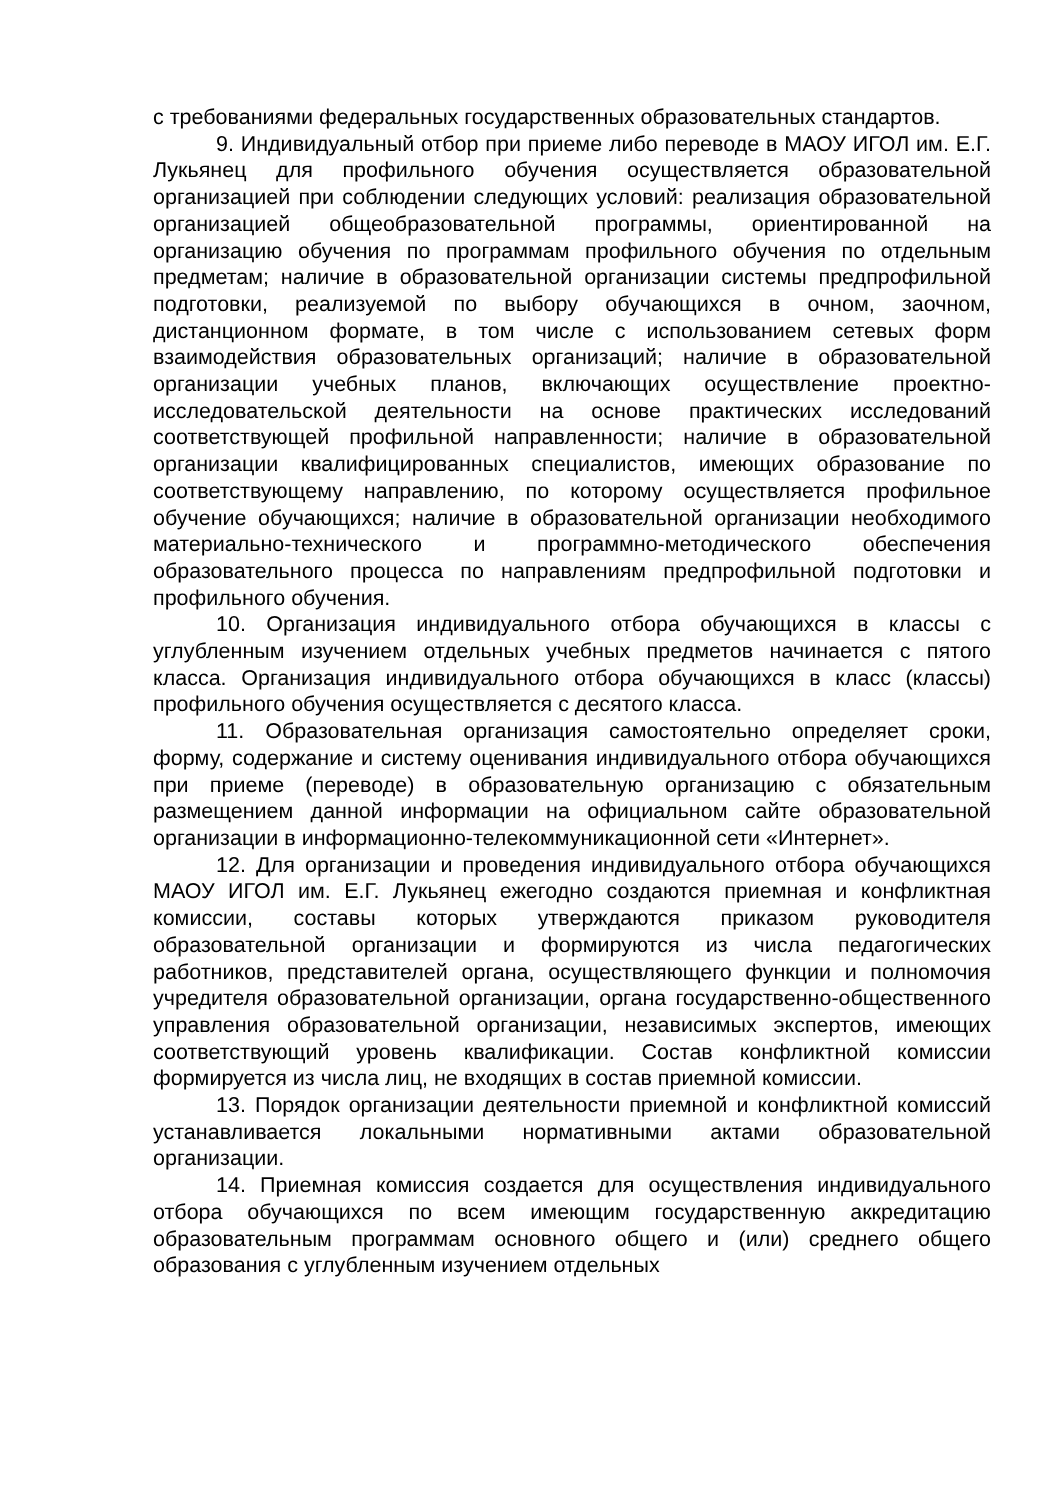с требованиями федеральных государственных образовательных стандартов.
9. Индивидуальный отбор при приеме либо переводе в МАОУ ИГОЛ им. Е.Г. Лукьянец для профильного обучения осуществляется образовательной организацией при соблюдении следующих условий: реализация образовательной организацией общеобразовательной программы, ориентированной на организацию обучения по программам профильного обучения по отдельным предметам; наличие в образовательной организации системы предпрофильной подготовки, реализуемой по выбору обучающихся в очном, заочном, дистанционном формате, в том числе с использованием сетевых форм взаимодействия образовательных организаций; наличие в образовательной организации учебных планов, включающих осуществление проектно-исследовательской деятельности на основе практических исследований соответствующей профильной направленности; наличие в образовательной организации квалифицированных специалистов, имеющих образование по соответствующему направлению, по которому осуществляется профильное обучение обучающихся; наличие в образовательной организации необходимого материально-технического и программно-методического обеспечения образовательного процесса по направлениям предпрофильной подготовки и профильного обучения.
10. Организация индивидуального отбора обучающихся в классы с углубленным изучением отдельных учебных предметов начинается с пятого класса. Организация индивидуального отбора обучающихся в класс (классы) профильного обучения осуществляется с десятого класса.
11. Образовательная организация самостоятельно определяет сроки, форму, содержание и систему оценивания индивидуального отбора обучающихся при приеме (переводе) в образовательную организацию с обязательным размещением данной информации на официальном сайте образовательной организации в информационно-телекоммуникационной сети «Интернет».
12. Для организации и проведения индивидуального отбора обучающихся МАОУ ИГОЛ им. Е.Г. Лукьянец ежегодно создаются приемная и конфликтная комиссии, составы которых утверждаются приказом руководителя образовательной организации и формируются из числа педагогических работников, представителей органа, осуществляющего функции и полномочия учредителя образовательной организации, органа государственно-общественного управления образовательной организации, независимых экспертов, имеющих соответствующий уровень квалификации. Состав конфликтной комиссии формируется из числа лиц, не входящих в состав приемной комиссии.
13. Порядок организации деятельности приемной и конфликтной комиссий устанавливается локальными нормативными актами образовательной организации.
14. Приемная комиссия создается для осуществления индивидуального отбора обучающихся по всем имеющим государственную аккредитацию образовательным программам основного общего и (или) среднего общего образования с углубленным изучением отдельных